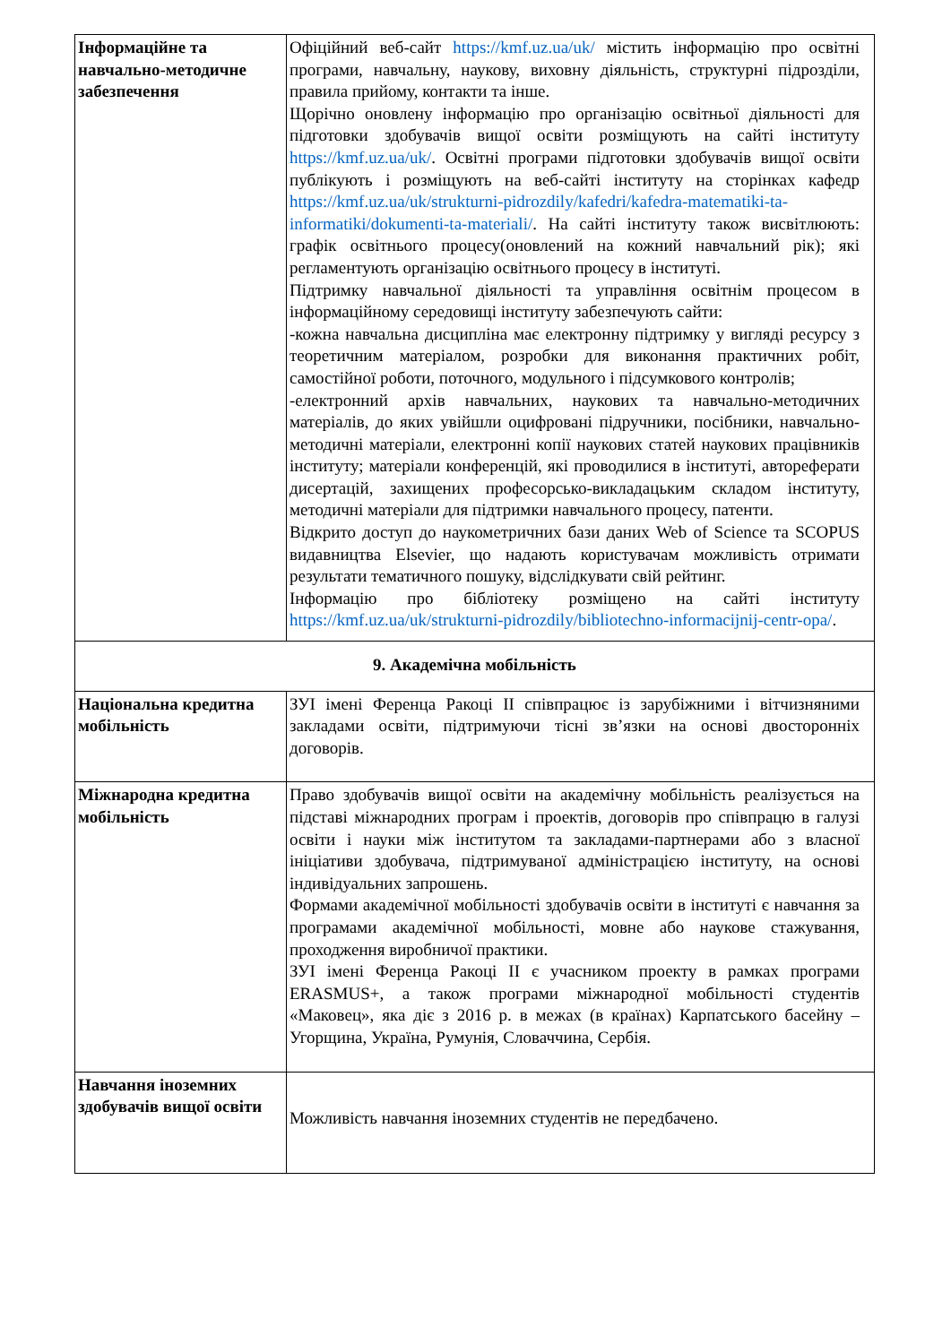| Інформаційне та навчально-методичне забезпечення | Офіційний веб-сайт https://kmf.uz.ua/uk/ містить інформацію про освітні програми, навчальну, наукову, виховну діяльність, структурні підрозділи, правила прийому, контакти та інше. Щорічно оновлену інформацію про організацію освітньої діяльності для підготовки здобувачів вищої освіти розміщують на сайті інституту https://kmf.uz.ua/uk/ . Освітні програми підготовки здобувачів вищої освіти публікують і розміщують на веб-сайті інституту на сторінках кафедр https://kmf.uz.ua/uk/strukturni-pidrozdily/kafedri/kafedra-matematiki-ta-informatiki/dokumenti-ta-materiali/ . На сайті інституту також висвітлюють: графік освітнього процесу(оновлений на кожний навчальний рік); які регламентують організацію освітнього процесу в інституті. Підтримку навчальної діяльності та управління освітнім процесом в інформаційному середовищі інституту забезпечують сайти: -кожна навчальна дисципліна має електронну підтримку у вигляді ресурсу з теоретичним матеріалом, розробки для виконання практичних робіт, самостійної роботи, поточного, модульного і підсумкового контролів; -електронний архів навчальних, наукових та навчально-методичних матеріалів, до яких увійшли оцифровані підручники, посібники, навчально-методичні матеріали, електронні копії наукових статей наукових працівників інституту; матеріали конференцій, які проводилися в інституті, автореферати дисертацій, захищених професорсько-викладацьким складом інституту, методичні матеріали для підтримки навчального процесу, патенти. Відкрито доступ до наукометричних бази даних Web of Science та SCOPUS видавництва Elsevier, що надають користувачам можливість отримати результати тематичного пошуку, відслідкувати свій рейтинг. Інформацію про бібліотеку розміщено на сайті інституту https://kmf.uz.ua/uk/strukturni-pidrozdily/bibliotechno-informacijnij-centr-opa/ . |
| 9. Академічна мобільність | |
| Національна кредитна мобільність | ЗУІ імені Ференца Ракоці ІІ співпрацює із зарубіжними і вітчизняними закладами освіти, підтримуючи тісні зв’язки на основі двосторонніх договорів. |
| Міжнародна кредитна мобільність | Право здобувачів вищої освіти на академічну мобільність реалізується на підставі міжнародних програм і проектів, договорів про співпрацю в галузі освіти і науки між інститутом та закладами-партнерами або з власної ініціативи здобувача, підтримуваної адміністрацією інституту, на основі індивідуальних запрошень. Формами академічної мобільності здобувачів освіти в інституті є навчання за програмами академічної мобільності, мовне або наукове стажування, проходження виробничої практики. ЗУІ імені Ференца Ракоці ІІ є учасником проекту в рамках програми ERASMUS+, а також програми міжнародної мобільності студентів «Маковец», яка діє з 2016 р. в межах (в країнах) Карпатського басейну – Угорщина, Україна, Румунія, Словаччина, Сербія. |
| Навчання іноземних здобувачів вищої освіти | Можливість навчання іноземних студентів не передбачено. |